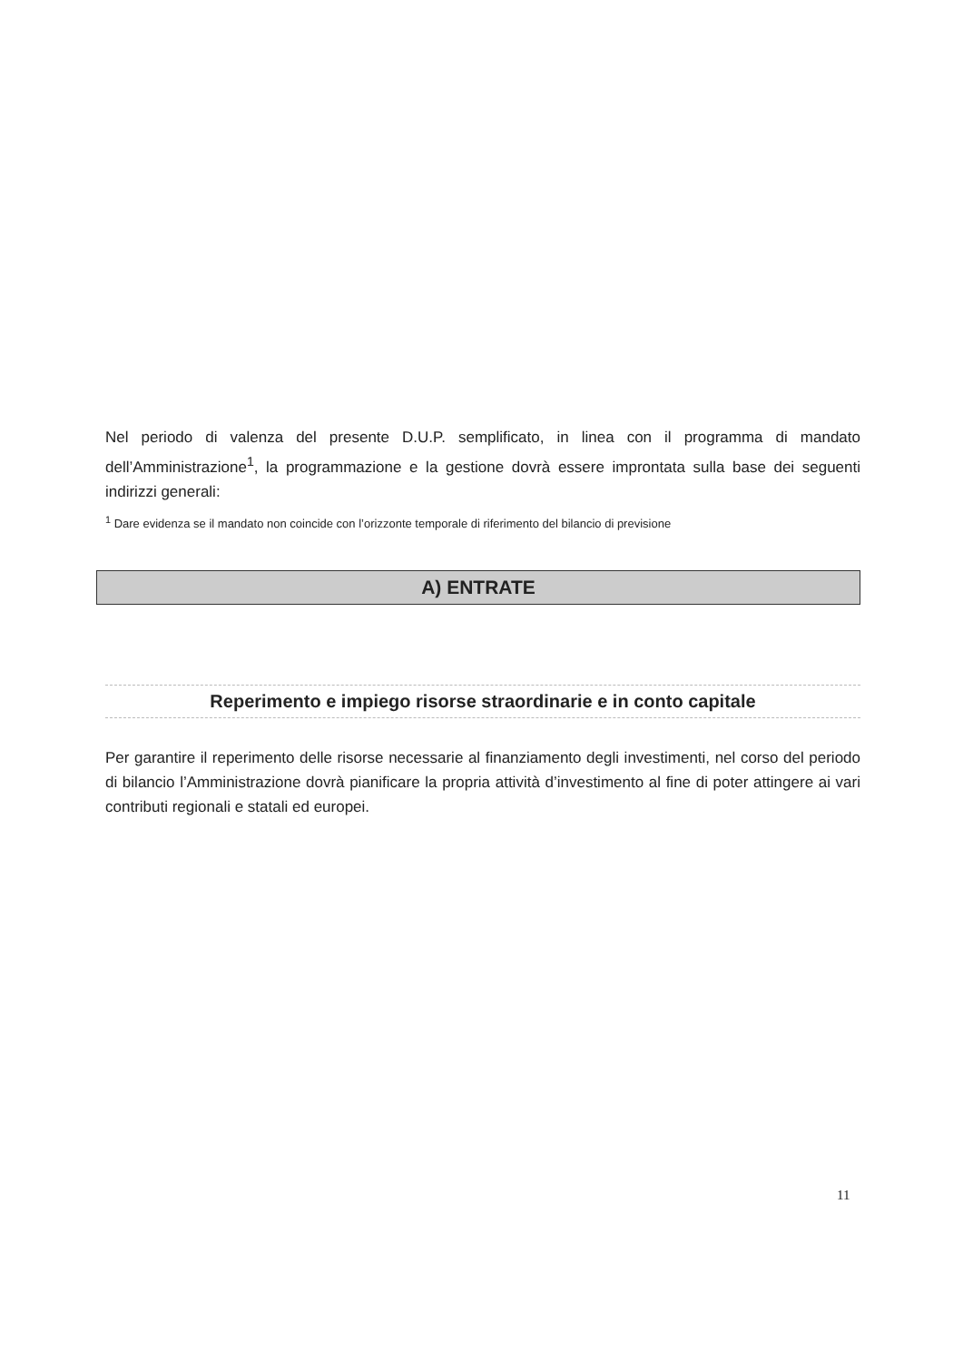Nel periodo di valenza del presente D.U.P. semplificato, in linea con il programma di mandato dell’Amministrazione<sup>1</sup>, la programmazione e la gestione dovrà essere improntata sulla base dei seguenti indirizzi generali:
<sup>1</sup> Dare evidenza se il mandato non coincide con l’orizzonte temporale di riferimento del bilancio di previsione
A) ENTRATE
Reperimento e impiego risorse straordinarie e in conto capitale
Per garantire il reperimento delle risorse necessarie al finanziamento degli investimenti, nel corso del periodo di bilancio l’Amministrazione dovrà pianificare la propria attività d’investimento al fine di poter attingere ai vari contributi regionali e statali ed europei.
11